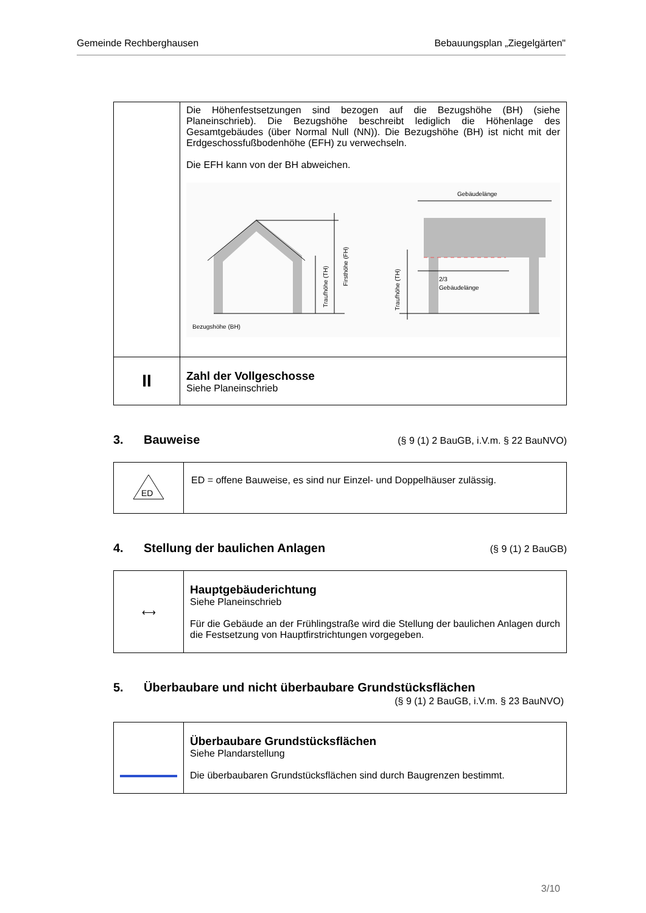Gemeinde Rechberghausen Bebauungsplan „Ziegelgärten"
| | Die Höhenfestsetzungen sind bezogen auf die Bezugshöhe (BH) (siehe Planeinschrieb). Die Bezugshöhe beschreibt lediglich die Höhenlage des Gesamtgebäudes (über Normal Null (NN)). Die Bezugshöhe (BH) ist nicht mit der Erdgeschossfußbodenhöhe (EFH) zu verwechseln. Die EFH kann von der BH abweichen. Bezugshöhe (BH) Traufhöhe (TH) Firsthöhe (FH) Gebäudelänge 2/3 Gebäudelänge Traufhöhe (TH) |
| II | Zahl der Vollgeschosse Siehe Planeinschrieb |
3. Bauweise (§ 9 (1) 2 BauGB, i.V.m. § 22 BauNVO)
| ED | ED = offene Bauweise, es sind nur Einzel- und Doppelhäuser zulässig. |
4. Stellung der baulichen Anlagen (§ 9 (1) 2 BauGB)
| ⟷ | Hauptgebäuderichtung Siehe Planeinschrieb Für die Gebäude an der Frühlingstraße wird die Stellung der baulichen Anlagen durch die Festsetzung von Hauptfirstrichtungen vorgegeben. |
5. Überbaubare und nicht überbaubare Grundstücksflächen
(§ 9 (1) 2 BauGB, i.V.m. § 23 BauNVO)
| | Überbaubare Grundstücksflächen Siehe Plandarstellung Die überbaubaren Grundstücksflächen sind durch Baugrenzen bestimmt. |
3/10